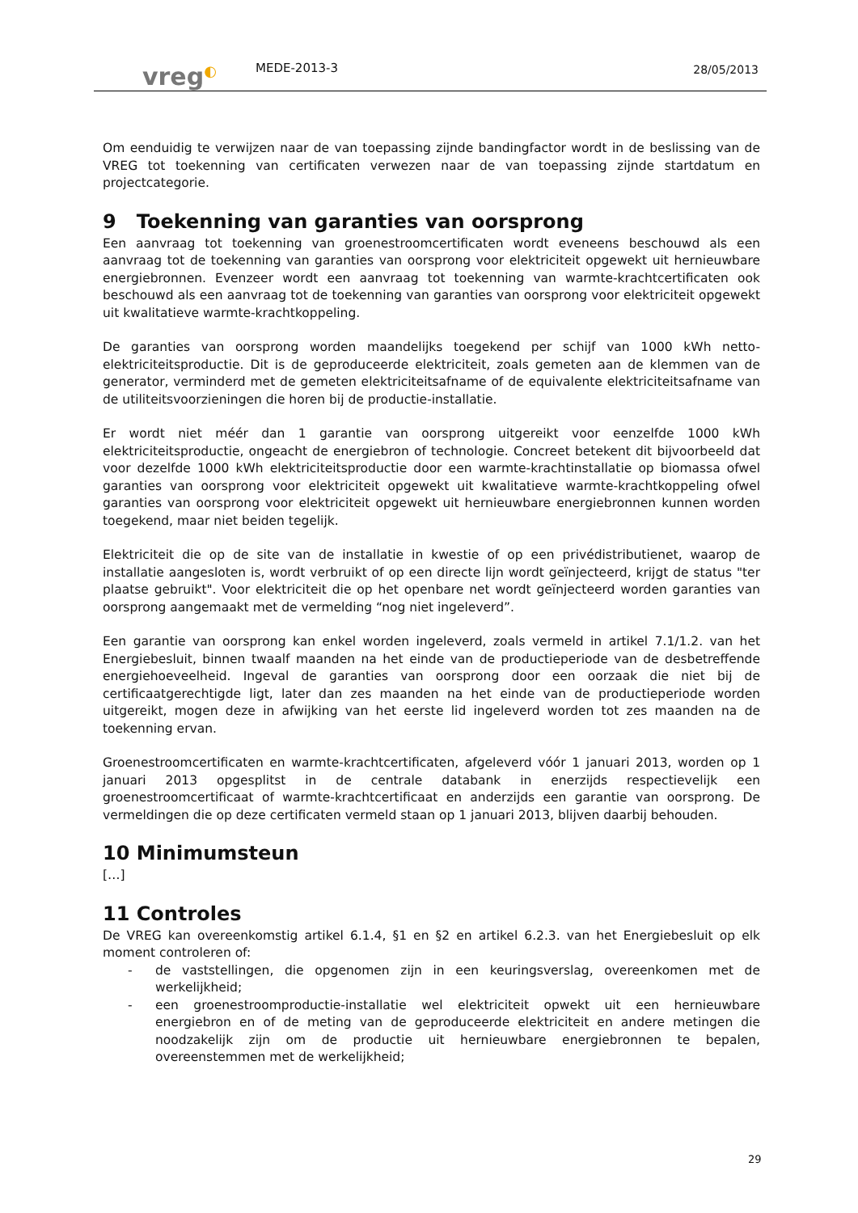vreg◐
MEDE-2013-3
28/05/2013
Om eenduidig te verwijzen naar de van toepassing zijnde bandingfactor wordt in de beslissing van de VREG tot toekenning van certificaten verwezen naar de van toepassing zijnde startdatum en projectcategorie.
9 Toekenning van garanties van oorsprong
Een aanvraag tot toekenning van groenestroomcertificaten wordt eveneens beschouwd als een aanvraag tot de toekenning van garanties van oorsprong voor elektriciteit opgewekt uit hernieuwbare energiebronnen. Evenzeer wordt een aanvraag tot toekenning van warmte-krachtcertificaten ook beschouwd als een aanvraag tot de toekenning van garanties van oorsprong voor elektriciteit opgewekt uit kwalitatieve warmte-krachtkoppeling.
De garanties van oorsprong worden maandelijks toegekend per schijf van 1000 kWh netto-elektriciteitsproductie. Dit is de geproduceerde elektriciteit, zoals gemeten aan de klemmen van de generator, verminderd met de gemeten elektriciteitsafname of de equivalente elektriciteitsafname van de utiliteitsvoorzieningen die horen bij de productie-installatie.
Er wordt niet méér dan 1 garantie van oorsprong uitgereikt voor eenzelfde 1000 kWh elektriciteitsproductie, ongeacht de energiebron of technologie. Concreet betekent dit bijvoorbeeld dat voor dezelfde 1000 kWh elektriciteitsproductie door een warmte-krachtinstallatie op biomassa ofwel garanties van oorsprong voor elektriciteit opgewekt uit kwalitatieve warmte-krachtkoppeling ofwel garanties van oorsprong voor elektriciteit opgewekt uit hernieuwbare energiebronnen kunnen worden toegekend, maar niet beiden tegelijk.
Elektriciteit die op de site van de installatie in kwestie of op een privédistributienet, waarop de installatie aangesloten is, wordt verbruikt of op een directe lijn wordt geïnjecteerd, krijgt de status "ter plaatse gebruikt". Voor elektriciteit die op het openbare net wordt geïnjecteerd worden garanties van oorsprong aangemaakt met de vermelding “nog niet ingeleverd”.
Een garantie van oorsprong kan enkel worden ingeleverd, zoals vermeld in artikel 7.1/1.2. van het Energiebesluit, binnen twaalf maanden na het einde van de productieperiode van de desbetreffende energiehoeveelheid. Ingeval de garanties van oorsprong door een oorzaak die niet bij de certificaatgerechtigde ligt, later dan zes maanden na het einde van de productieperiode worden uitgereikt, mogen deze in afwijking van het eerste lid ingeleverd worden tot zes maanden na de toekenning ervan.
Groenestroomcertificaten en warmte-krachtcertificaten, afgeleverd vóór 1 januari 2013, worden op 1 januari 2013 opgesplitst in de centrale databank in enerzijds respectievelijk een groenestroomcertificaat of warmte-krachtcertificaat en anderzijds een garantie van oorsprong. De vermeldingen die op deze certificaten vermeld staan op 1 januari 2013, blijven daarbij behouden.
10 Minimumsteun
[…]
11 Controles
De VREG kan overeenkomstig artikel 6.1.4, §1 en §2 en artikel 6.2.3. van het Energiebesluit op elk moment controleren of:
- de vaststellingen, die opgenomen zijn in een keuringsverslag, overeenkomen met de werkelijkheid;
- een groenestroomproductie-installatie wel elektriciteit opwekt uit een hernieuwbare energiebron en of de meting van de geproduceerde elektriciteit en andere metingen die noodzakelijk zijn om de productie uit hernieuwbare energiebronnen te bepalen, overeenstemmen met de werkelijkheid;
29